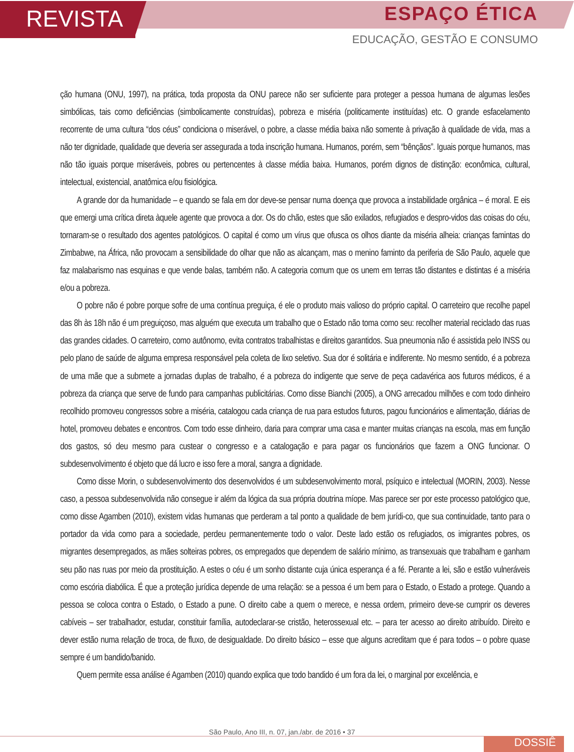REVISTA ESPAÇO ÉTICA
EDUCAÇÃO, GESTÃO E CONSUMO
ção humana (ONU, 1997), na prática, toda proposta da ONU parece não ser suficiente para proteger a pessoa humana de algumas lesões simbólicas, tais como deficiências (simbolicamente construídas), pobreza e miséria (politicamente instituídas) etc. O grande esfacelamento recorrente de uma cultura “dos céus” condiciona o miserável, o pobre, a classe média baixa não somente à privação à qualidade de vida, mas a não ter dignidade, qualidade que deveria ser assegurada a toda inscrição humana. Humanos, porém, sem “bênçãos”. Iguais porque humanos, mas não tão iguais porque miseráveis, pobres ou pertencentes à classe média baixa. Humanos, porém dignos de distinção: econômica, cultural, intelectual, existencial, anatômica e/ou fisiológica.
A grande dor da humanidade – e quando se fala em dor deve-se pensar numa doença que provoca a instabilidade orgânica – é moral. E eis que emergi uma crítica direta àquele agente que provoca a dor. Os do chão, estes que são exilados, refugiados e despro-vidos das coisas do céu, tornaram-se o resultado dos agentes patológicos. O capital é como um vírus que ofusca os olhos diante da miséria alheia: crianças famintas do Zimbabwe, na África, não provocam a sensibilidade do olhar que não as alcançam, mas o menino faminto da periferia de São Paulo, aquele que faz malabarismo nas esquinas e que vende balas, também não. A categoria comum que os unem em terras tão distantes e distintas é a miséria e/ou a pobreza.
O pobre não é pobre porque sofre de uma contínua preguiça, é ele o produto mais valioso do próprio capital. O carreteiro que recolhe papel das 8h às 18h não é um preguiçoso, mas alguém que executa um trabalho que o Estado não toma como seu: recolher material reciclado das ruas das grandes cidades. O carreteiro, como autônomo, evita contratos trabalhistas e direitos garantidos. Sua pneumonia não é assistida pelo INSS ou pelo plano de saúde de alguma empresa responsável pela coleta de lixo seletivo. Sua dor é solitária e indiferente. No mesmo sentido, é a pobreza de uma mãe que a submete a jornadas duplas de trabalho, é a pobreza do indigente que serve de peça cadavérica aos futuros médicos, é a pobreza da criança que serve de fundo para campanhas publicitárias. Como disse Bianchi (2005), a ONG arrecadou milhões e com todo dinheiro recolhido promoveu congressos sobre a miséria, catalogou cada criança de rua para estudos futuros, pagou funcionários e alimentação, diárias de hotel, promoveu debates e encontros. Com todo esse dinheiro, daria para comprar uma casa e manter muitas crianças na escola, mas em função dos gastos, só deu mesmo para custear o congresso e a catalogação e para pagar os funcionários que fazem a ONG funcionar. O subdesenvolvimento é objeto que dá lucro e isso fere a moral, sangra a dignidade.
Como disse Morin, o subdesenvolvimento dos desenvolvidos é um subdesenvolvimento moral, psíquico e intelectual (MORIN, 2003). Nesse caso, a pessoa subdesenvolvida não consegue ir além da lógica da sua própria doutrina míope. Mas parece ser por este processo patológico que, como disse Agamben (2010), existem vidas humanas que perderam a tal ponto a qualidade de bem jurídi-co, que sua continuidade, tanto para o portador da vida como para a sociedade, perdeu permanentemente todo o valor. Deste lado estão os refugiados, os imigrantes pobres, os migrantes desempregados, as mães solteiras pobres, os empregados que dependem de salário mínimo, as transexuais que trabalham e ganham seu pão nas ruas por meio da prostituição. A estes o céu é um sonho distante cuja única esperança é a fé. Perante a lei, são e estão vulneráveis como escória diabólica. É que a proteção jurídica depende de uma relação: se a pessoa é um bem para o Estado, o Estado a protege. Quando a pessoa se coloca contra o Estado, o Estado a pune. O direito cabe a quem o merece, e nessa ordem, primeiro deve-se cumprir os deveres cabíveis – ser trabalhador, estudar, constituir família, autodeclarar-se cristão, heterossexual etc. – para ter acesso ao direito atribuído. Direito e dever estão numa relação de troca, de fluxo, de desigualdade. Do direito básico – esse que alguns acreditam que é para todos – o pobre quase sempre é um bandido/banido.
Quem permite essa análise é Agamben (2010) quando explica que todo bandido é um fora da lei, o marginal por excelência, e
São Paulo, Ano III, n. 07, jan./abr. de 2016 • 37
DOSSIÊ